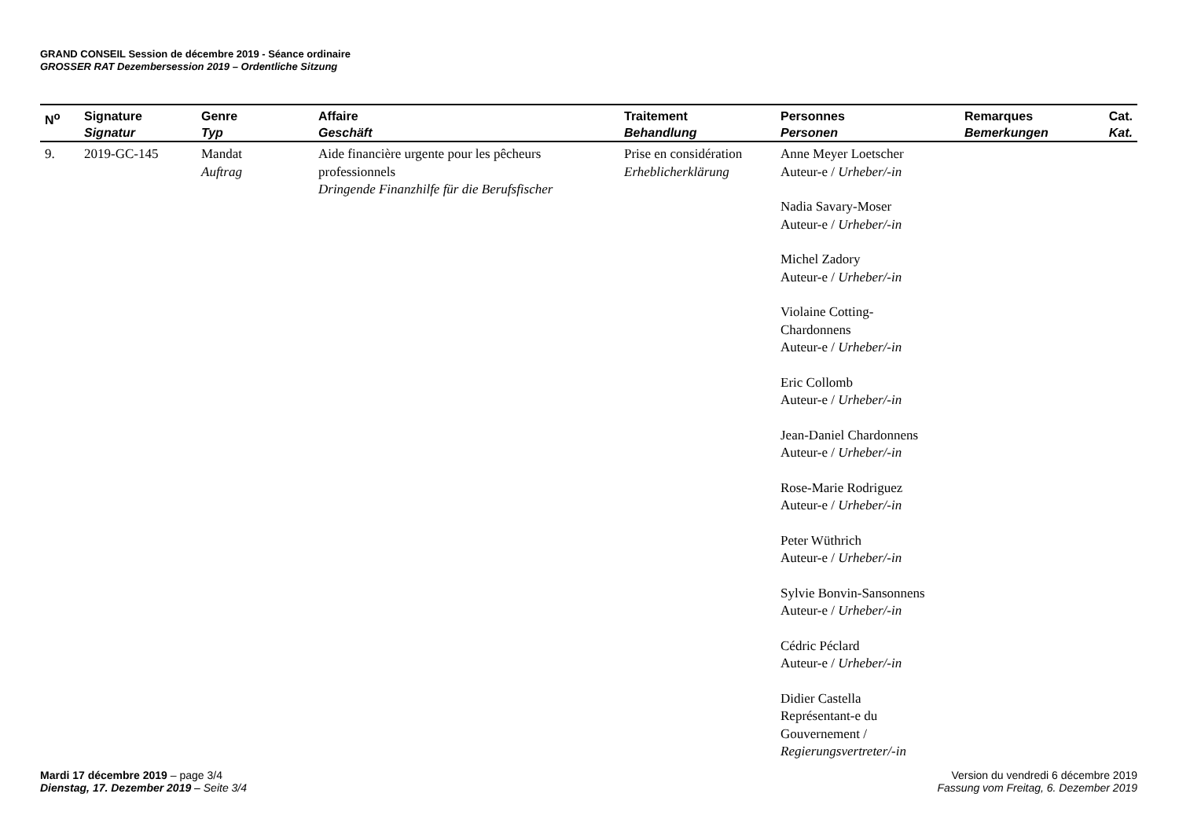GRAND CONSEIL Session de décembre 2019 - Séance ordinaire
GROSSER RAT Dezembersession 2019 – Ordentliche Sitzung
| N<sup>o</sup> | Signature Signatur | Genre Typ | Affaire Geschäft | Traitement Behandlung | Personnes Personen | Remarques Bemerkungen | Cat. Kat. |
| --- | --- | --- | --- | --- | --- | --- | --- |
| 9. | 2019-GC-145 | Mandat Auftrag | Aide financière urgente pour les pêcheurs professionnels Dringende Finanzhilfe für die Berufsfischer | Prise en considération Erheblicherklärung | Anne Meyer Loetscher Auteur-e / Urheber/-in Nadia Savary-Moser Auteur-e / Urheber/-in Michel Zadory Auteur-e / Urheber/-in Violaine Cotting- Chardonnens Auteur-e / Urheber/-in Eric Collomb Auteur-e / Urheber/-in Jean-Daniel Chardonnens Auteur-e / Urheber/-in Rose-Marie Rodriguez Auteur-e / Urheber/-in Peter Wüthrich Auteur-e / Urheber/-in Sylvie Bonvin-Sansonnens Auteur-e / Urheber/-in Cédric Péclard Auteur-e / Urheber/-in Didier Castella Représentant-e du Gouvernement / Regierungsvertreter/-in | | |
Mardi 17 décembre 2019 – page 3/4
Dienstag, 17. Dezember 2019 – Seite 3/4
Version du vendredi 6 décembre 2019
Fassung vom Freitag, 6. Dezember 2019